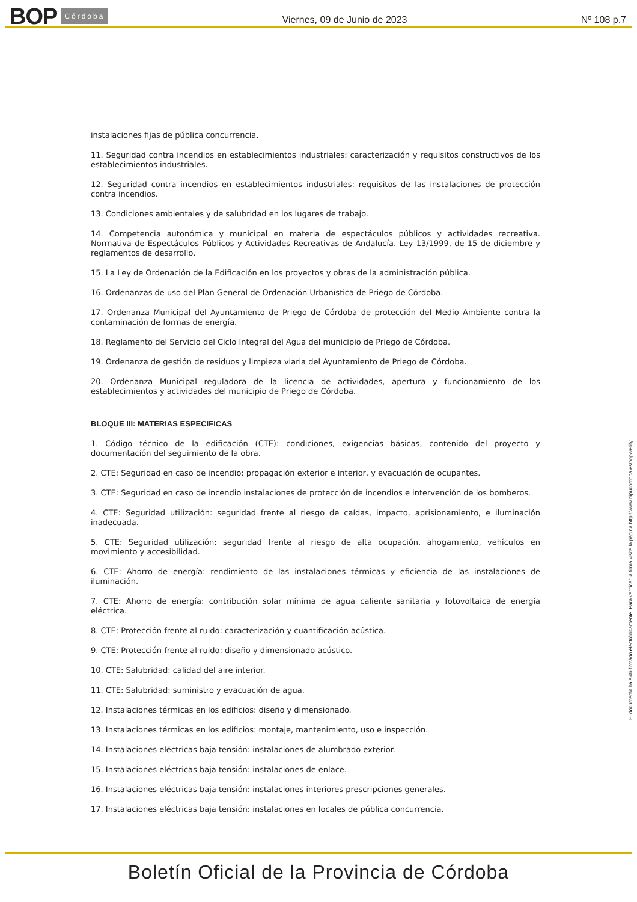BOP Córdoba
Viernes, 09 de Junio de 2023
Nº 108 p.7
instalaciones fijas de pública concurrencia.
11. Seguridad contra incendios en establecimientos industriales: caracterización y requisitos constructivos de los establecimientos industriales.
12. Seguridad contra incendios en establecimientos industriales: requisitos de las instalaciones de protección contra incendios.
13. Condiciones ambientales y de salubridad en los lugares de trabajo.
14. Competencia autonómica y municipal en materia de espectáculos públicos y actividades recreativa. Normativa de Espectáculos Públicos y Actividades Recreativas de Andalucía. Ley 13/1999, de 15 de diciembre y reglamentos de desarrollo.
15. La Ley de Ordenación de la Edificación en los proyectos y obras de la administración pública.
16. Ordenanzas de uso del Plan General de Ordenación Urbanística de Priego de Córdoba.
17. Ordenanza Municipal del Ayuntamiento de Priego de Córdoba de protección del Medio Ambiente contra la contaminación de formas de energía.
18. Reglamento del Servicio del Ciclo Integral del Agua del municipio de Priego de Córdoba.
19. Ordenanza de gestión de residuos y limpieza viaria del Ayuntamiento de Priego de Córdoba.
20. Ordenanza Municipal reguladora de la licencia de actividades, apertura y funcionamiento de los establecimientos y actividades del municipio de Priego de Córdoba.
BLOQUE III: MATERIAS ESPECIFICAS
1. Código técnico de la edificación (CTE): condiciones, exigencias básicas, contenido del proyecto y documentación del seguimiento de la obra.
2. CTE: Seguridad en caso de incendio: propagación exterior e interior, y evacuación de ocupantes.
3. CTE: Seguridad en caso de incendio instalaciones de protección de incendios e intervención de los bomberos.
4. CTE: Seguridad utilización: seguridad frente al riesgo de caídas, impacto, aprisionamiento, e iluminación inadecuada.
5. CTE: Seguridad utilización: seguridad frente al riesgo de alta ocupación, ahogamiento, vehículos en movimiento y accesibilidad.
6. CTE: Ahorro de energía: rendimiento de las instalaciones térmicas y eficiencia de las instalaciones de iluminación.
7. CTE: Ahorro de energía: contribución solar mínima de agua caliente sanitaria y fotovoltaica de energía eléctrica.
8. CTE: Protección frente al ruido: caracterización y cuantificación acústica.
9. CTE: Protección frente al ruido: diseño y dimensionado acústico.
10. CTE: Salubridad: calidad del aire interior.
11. CTE: Salubridad: suministro y evacuación de agua.
12. Instalaciones térmicas en los edificios: diseño y dimensionado.
13. Instalaciones térmicas en los edificios: montaje, mantenimiento, uso e inspección.
14. Instalaciones eléctricas baja tensión: instalaciones de alumbrado exterior.
15. Instalaciones eléctricas baja tensión: instalaciones de enlace.
16. Instalaciones eléctricas baja tensión: instalaciones interiores prescripciones generales.
17. Instalaciones eléctricas baja tensión: instalaciones en locales de pública concurrencia.
El documento ha sido firmado electrónicamente. Para verificar la firma visite la página http://www.dipucordoba.es/bop/verify
Boletín Oficial de la Provincia de Córdoba